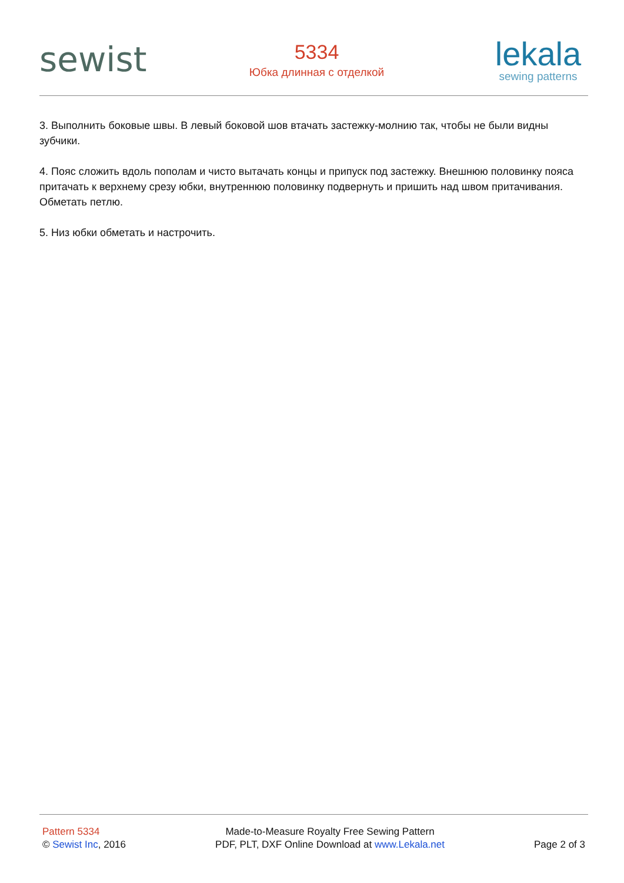sewist
5334
Юбка длинная с отделкой
lekala
sewing patterns
3. Выполнить боковые швы. В левый боковой шов втачать застежку-молнию так, чтобы не были видны зубчики.
4. Пояс сложить вдоль пополам и чисто вытачать концы и припуск под застежку. Внешнюю половинку пояса притачать к верхнему срезу юбки, внутреннюю половинку подвернуть и пришить над швом притачивания. Обметать петлю.
5. Низ юбки обметать и настрочить.
Pattern 5334
© Sewist Inc, 2016
Made-to-Measure Royalty Free Sewing Pattern
PDF, PLT, DXF Online Download at www.Lekala.net
Page 2 of 3